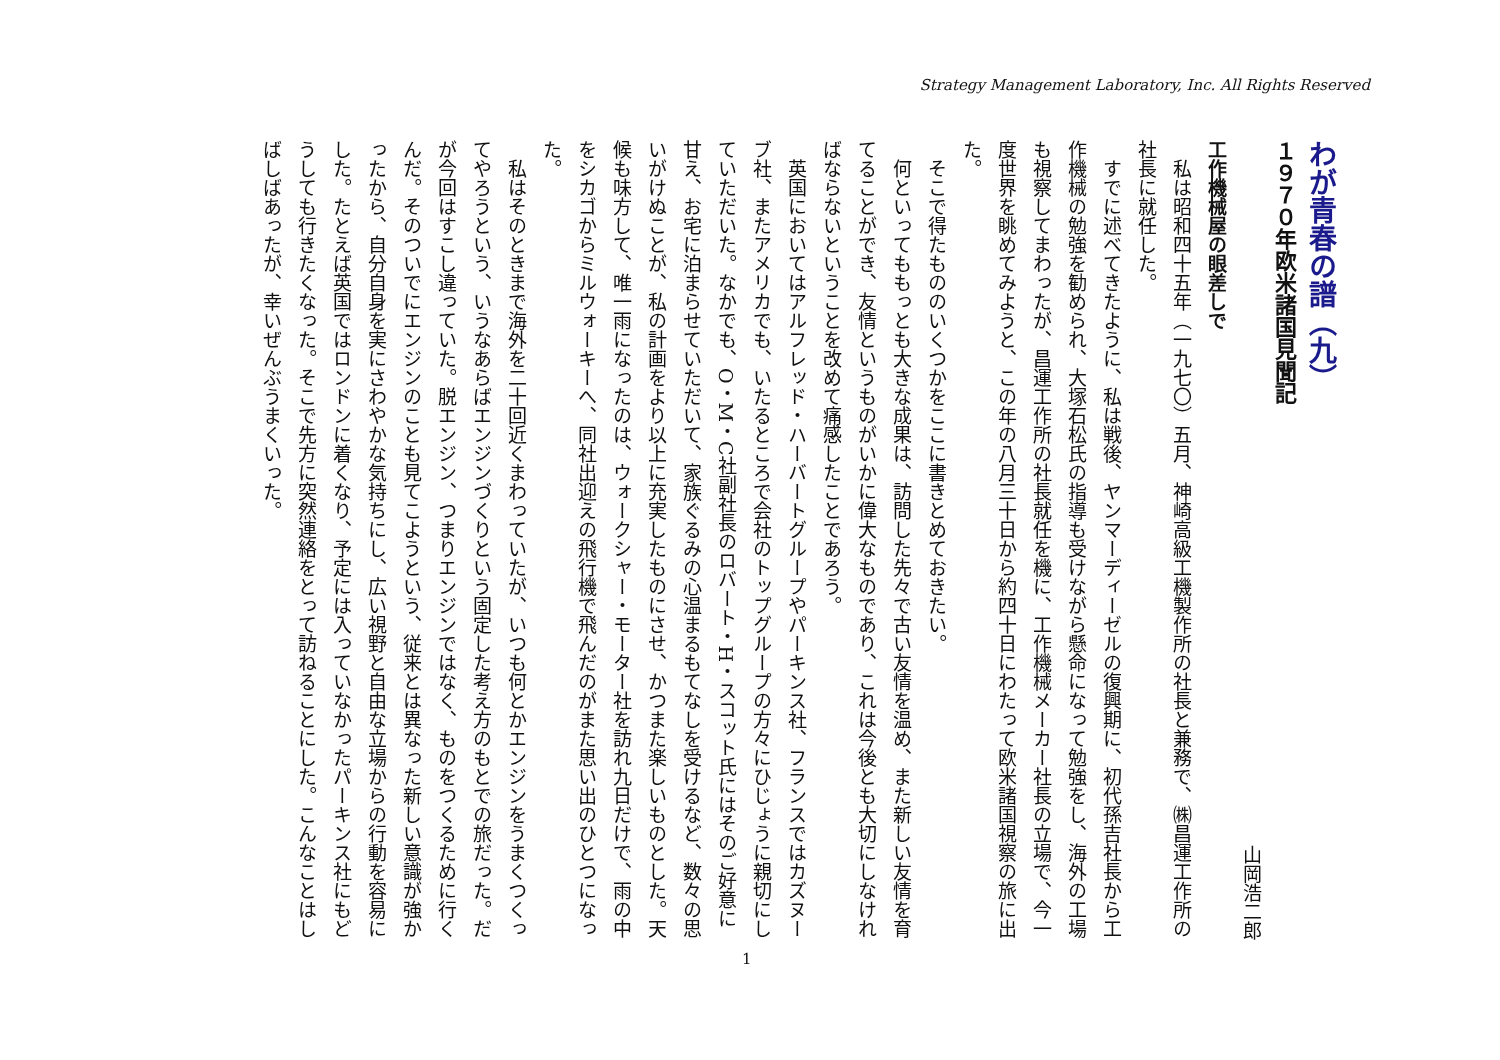Strategy Management Laboratory, Inc. All Rights Reserved
わが青春の譜（九）
１９７０年欧米諸国見聞記
山岡浩二郎
工作機械屋の眼差しで
　私は昭和四十五年（一九七〇）五月、神崎高級工機製作所の社長と兼務で、㈱昌運工作所の社長に就任した。
　すでに述べてきたように、私は戦後、ヤンマーディーゼルの復興期に、初代孫吉社長から工作機械の勉強を勧められ、大塚石松氏の指導も受けながら懸命になって勉強をし、海外の工場も視察してまわったが、昌運工作所の社長就任を機に、工作機械メーカー社長の立場で、今一度世界を眺めてみようと、この年の八月三十日から約四十日にわたって欧米諸国視察の旅に出た。
　そこで得たもののいくつかをここに書きとめておきたい。
　何といってももっとも大きな成果は、訪問した先々で古い友情を温め、また新しい友情を育てることができ、友情というものがいかに偉大なものであり、これは今後とも大切にしなければならないということを改めて痛感したことであろう。
　英国においてはアルフレッド・ハーバートグループやパーキンス社、フランスではカズヌーブ社、またアメリカでも、いたるところで会社のトップグループの方々にひじょうに親切にしていただいた。なかでも、O・M・C社副社長のロバート・H・スコット氏にはそのご好意に甘え、お宅に泊まらせていただいて、家族ぐるみの心温まるもてなしを受けるなど、数々の思いがけぬことが、私の計画をより以上に充実したものにさせ、かつまた楽しいものとした。天候も味方して、唯一雨になったのは、ウォークシャー・モーター社を訪れ九日だけで、雨の中をシカゴからミルウォーキーへ、同社出迎えの飛行機で飛んだのがまた思い出のひとつになった。
　私はそのときまで海外を二十回近くまわっていたが、いつも何とかエンジンをうまくつくってやろうという、いうなあらばエンジンづくりという固定した考え方のもとでの旅だった。だが今回はすこし違っていた。脱エンジン、つまりエンジンではなく、ものをつくるために行くんだ。そのついでにエンジンのことも見てこようという、従来とは異なった新しい意識が強かったから、自分自身を実にさわやかな気持ちにし、広い視野と自由な立場からの行動を容易にした。たとえば英国ではロンドンに着くなり、予定には入っていなかったパーキンス社にもどうしても行きたくなった。そこで先方に突然連絡をとって訪ねることにした。こんなことはしばしばあったが、幸いぜんぶうまくいった。
1